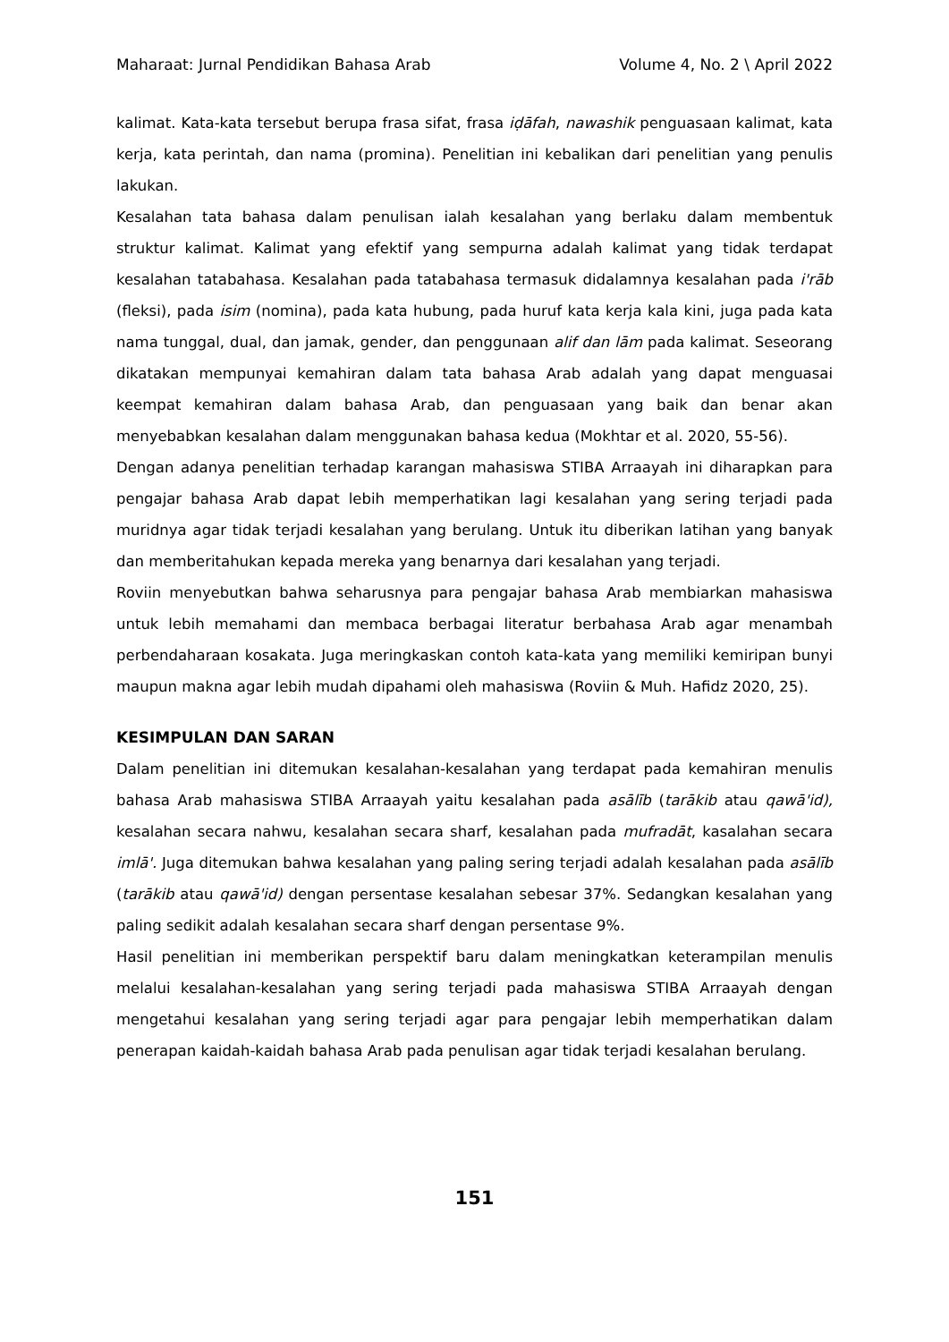Maharaat: Jurnal Pendidikan Bahasa Arab Volume 4, No. 2 \ April 2022
kalimat. Kata-kata tersebut berupa frasa sifat, frasa iḍāfah, nawashik penguasaan kalimat, kata kerja, kata perintah, dan nama (promina). Penelitian ini kebalikan dari penelitian yang penulis lakukan.
Kesalahan tata bahasa dalam penulisan ialah kesalahan yang berlaku dalam membentuk struktur kalimat. Kalimat yang efektif yang sempurna adalah kalimat yang tidak terdapat kesalahan tatabahasa. Kesalahan pada tatabahasa termasuk didalamnya kesalahan pada i'rāb (fleksi), pada isim (nomina), pada kata hubung, pada huruf kata kerja kala kini, juga pada kata nama tunggal, dual, dan jamak, gender, dan penggunaan alif dan lām pada kalimat. Seseorang dikatakan mempunyai kemahiran dalam tata bahasa Arab adalah yang dapat menguasai keempat kemahiran dalam bahasa Arab, dan penguasaan yang baik dan benar akan menyebabkan kesalahan dalam menggunakan bahasa kedua (Mokhtar et al. 2020, 55-56).
Dengan adanya penelitian terhadap karangan mahasiswa STIBA Arraayah ini diharapkan para pengajar bahasa Arab dapat lebih memperhatikan lagi kesalahan yang sering terjadi pada muridnya agar tidak terjadi kesalahan yang berulang. Untuk itu diberikan latihan yang banyak dan memberitahukan kepada mereka yang benarnya dari kesalahan yang terjadi.
Roviin menyebutkan bahwa seharusnya para pengajar bahasa Arab membiarkan mahasiswa untuk lebih memahami dan membaca berbagai literatur berbahasa Arab agar menambah perbendaharaan kosakata. Juga meringkaskan contoh kata-kata yang memiliki kemiripan bunyi maupun makna agar lebih mudah dipahami oleh mahasiswa (Roviin & Muh. Hafidz 2020, 25).
KESIMPULAN DAN SARAN
Dalam penelitian ini ditemukan kesalahan-kesalahan yang terdapat pada kemahiran menulis bahasa Arab mahasiswa STIBA Arraayah yaitu kesalahan pada asālīb (tarākib atau qawā'id), kesalahan secara nahwu, kesalahan secara sharf, kesalahan pada mufradāt, kasalahan secara imlā'. Juga ditemukan bahwa kesalahan yang paling sering terjadi adalah kesalahan pada asālīb (tarākib atau qawā'id) dengan persentase kesalahan sebesar 37%. Sedangkan kesalahan yang paling sedikit adalah kesalahan secara sharf dengan persentase 9%.
Hasil penelitian ini memberikan perspektif baru dalam meningkatkan keterampilan menulis melalui kesalahan-kesalahan yang sering terjadi pada mahasiswa STIBA Arraayah dengan mengetahui kesalahan yang sering terjadi agar para pengajar lebih memperhatikan dalam penerapan kaidah-kaidah bahasa Arab pada penulisan agar tidak terjadi kesalahan berulang.
151